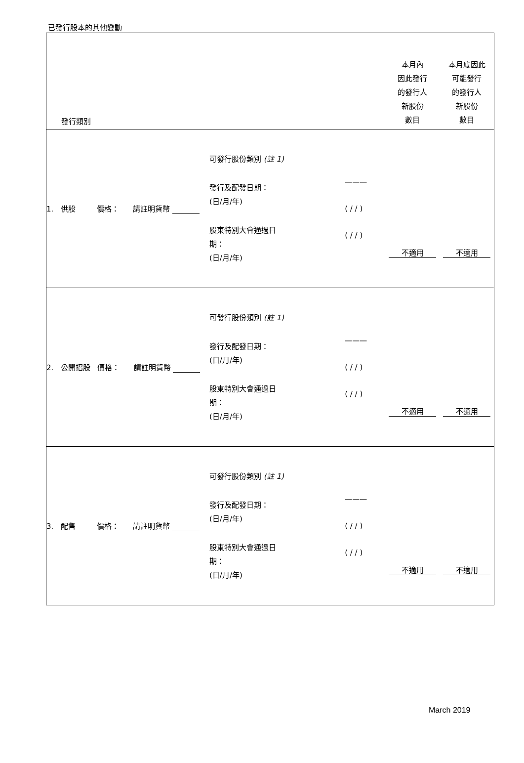已發行股本的其他變動
| 發行類別 | | | 本月內 因此發行 的發行人 新股份 數目 | 本月底因此 可能發行 的發行人 新股份 數目 |
| --- | --- | --- | --- | --- |
| 1. 供股 價格： 請註明貨幣 | 可發行股份類別 (註 1) 發行及配發日期： (日/月/年) 股東特別大會通過日 期： (日/月/年) | ——— ( / / ) ( / / ) | 不適用 | 不適用 |
| 2. 公開招股 價格： 請註明貨幣 | 可發行股份類別 (註 1) 發行及配發日期： (日/月/年) 股東特別大會通過日 期： (日/月/年) | ——— ( / / ) ( / / ) | 不適用 | 不適用 |
| 3. 配售 價格： 請註明貨幣 | 可發行股份類別 (註 1) 發行及配發日期： (日/月/年) 股東特別大會通過日 期： (日/月/年) | ——— ( / / ) ( / / ) | 不適用 | 不適用 |
March 2019